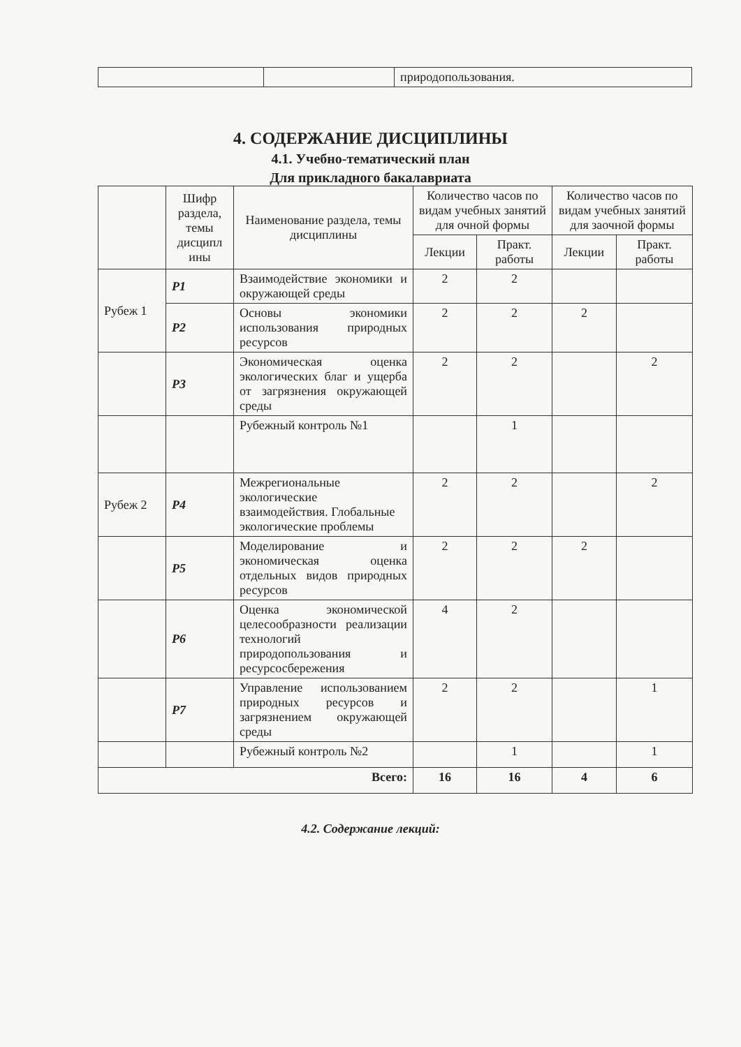| | | природопользования. |
4. СОДЕРЖАНИЕ ДИСЦИПЛИНЫ
4.1. Учебно-тематический план
Для прикладного бакалавриата
| | Шифр раздела, темы дисципл ины | Наименование раздела, темы дисциплины | Количество часов по видам учебных занятий для очной формы | | Количество часов по видам учебных занятий для заочной формы | |
| --- | --- | --- | --- | --- | --- | --- |
| | | | Лекции | Практ. работы | Лекции | Практ. работы |
| Рубеж 1 | Р1 | Взаимодействие экономики и окружающей среды | 2 | 2 | | |
| | Р2 | Основы экономики использования природных ресурсов | 2 | 2 | 2 | |
| | Р3 | Экономическая оценка экологических благ и ущерба от загрязнения окружающей среды | 2 | 2 | | 2 |
| | | Рубежный контроль №1 | | 1 | | |
| Рубеж 2 | Р4 | Межрегиональные экологические взаимодействия. Глобальные экологические проблемы | 2 | 2 | | 2 |
| | Р5 | Моделирование и экономическая оценка отдельных видов природных ресурсов | 2 | 2 | 2 | |
| | Р6 | Оценка экономической целесообразности реализации технологий природопользования и ресурсосбережения | 4 | 2 | | |
| | Р7 | Управление использованием природных ресурсов и загрязнением окружающей среды | 2 | 2 | | 1 |
| | | Рубежный контроль №2 | | 1 | | 1 |
| Всего: | | | 16 | 16 | 4 | 6 |
4.2. Содержание лекций: